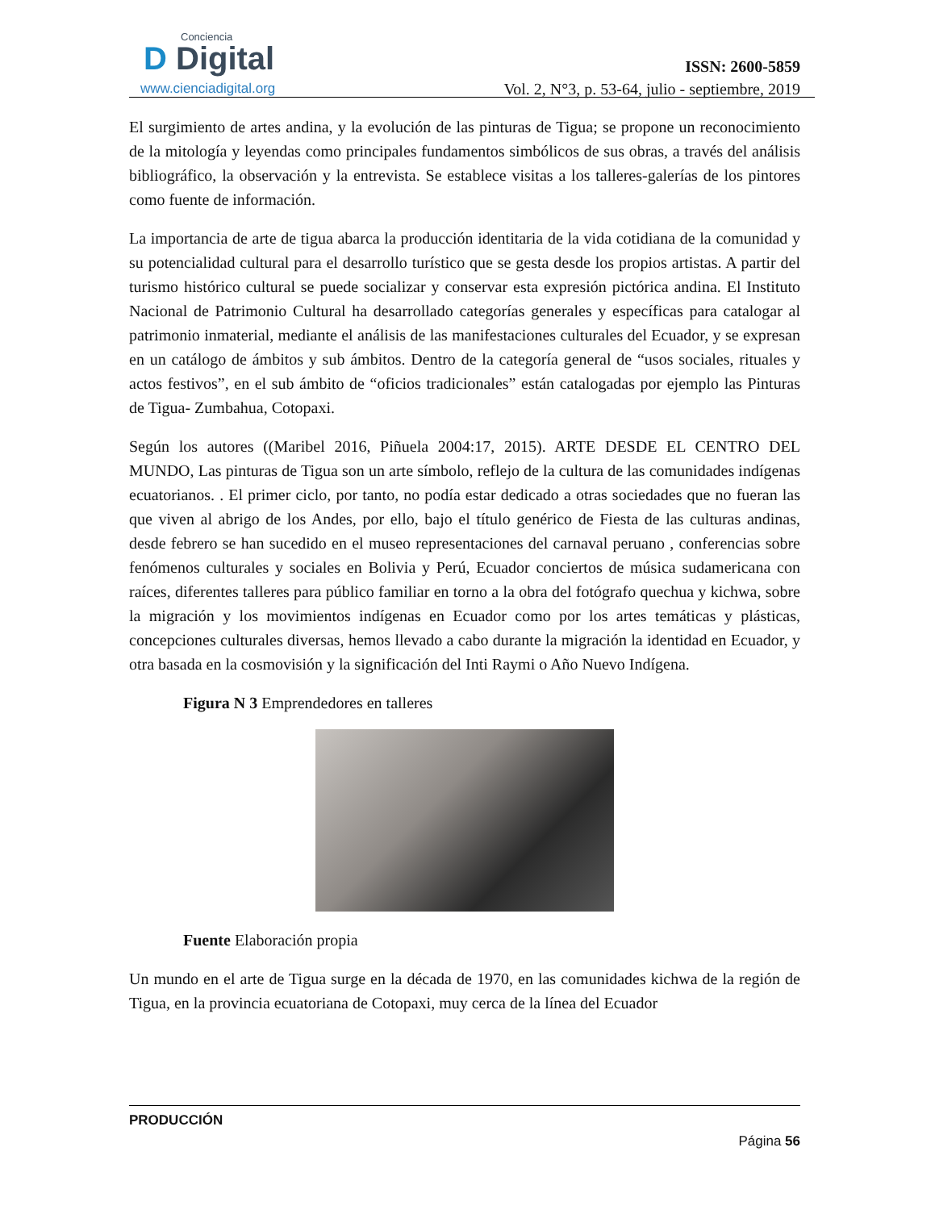Conciencia
D Digital
www.cienciadigital.org
ISSN: 2600-5859
Vol. 2, N°3, p. 53-64, julio - septiembre, 2019
El surgimiento de artes andina, y la evolución de las pinturas de Tigua; se propone un reconocimiento de la mitología y leyendas como principales fundamentos simbólicos de sus obras, a través del análisis bibliográfico, la observación y la entrevista. Se establece visitas a los talleres-galerías de los pintores como fuente de información.
La importancia de arte de tigua abarca la producción identitaria de la vida cotidiana de la comunidad y su potencialidad cultural para el desarrollo turístico que se gesta desde los propios artistas. A partir del turismo histórico cultural se puede socializar y conservar esta expresión pictórica andina. El Instituto Nacional de Patrimonio Cultural ha desarrollado categorías generales y específicas para catalogar al patrimonio inmaterial, mediante el análisis de las manifestaciones culturales del Ecuador, y se expresan en un catálogo de ámbitos y sub ámbitos. Dentro de la categoría general de “usos sociales, rituales y actos festivos”, en el sub ámbito de “oficios tradicionales” están catalogadas por ejemplo las Pinturas de Tigua- Zumbahua, Cotopaxi.
Según los autores ((Maribel 2016, Piñuela 2004:17, 2015). ARTE DESDE EL CENTRO DEL MUNDO, Las pinturas de Tigua son un arte símbolo, reflejo de la cultura de las comunidades indígenas ecuatorianos. . El primer ciclo, por tanto, no podía estar dedicado a otras sociedades que no fueran las que viven al abrigo de los Andes, por ello, bajo el título genérico de Fiesta de las culturas andinas, desde febrero se han sucedido en el museo representaciones del carnaval peruano , conferencias sobre fenómenos culturales y sociales en Bolivia y Perú, Ecuador conciertos de música sudamericana con raíces, diferentes talleres para público familiar en torno a la obra del fotógrafo quechua y kichwa, sobre la migración y los movimientos indígenas en Ecuador como por los artes temáticas y plásticas, concepciones culturales diversas, hemos llevado a cabo durante la migración la identidad en Ecuador, y otra basada en la cosmovisión y la significación del Inti Raymi o Año Nuevo Indígena.
Figura N 3 Emprendedores en talleres
Fuente Elaboración propia
Un mundo en el arte de Tigua surge en la década de 1970, en las comunidades kichwa de la región de Tigua, en la provincia ecuatoriana de Cotopaxi, muy cerca de la línea del Ecuador
PRODUCCIÓN
Página 56